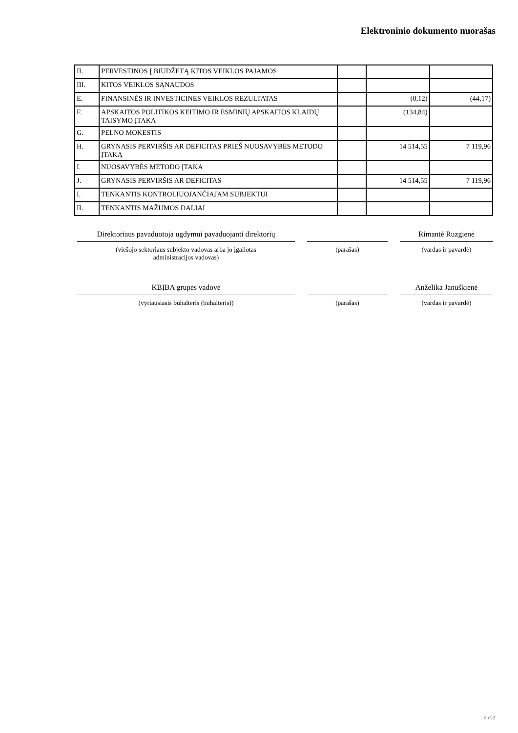Elektroninio dokumento nuorašas
| II. | PERVESTINOS Į BIUDŽETĄ KITOS VEIKLOS PAJAMOS | | | |
| III. | KITOS VEIKLOS SĄNAUDOS | | | |
| E. | FINANSINĖS IR INVESTICINĖS VEIKLOS REZULTATAS | | (0,12) | (44,17) |
| F. | APSKAITOS POLITIKOS KEITIMO IR ESMINIŲ APSKAITOS KLAIDŲ TAISYMO ĮTAKA | | (134,84) | |
| G. | PELNO MOKESTIS | | | |
| H. | GRYNASIS PERVIRŠIS AR DEFICITAS PRIEŠ NUOSAVYBĖS METODO ĮTAKĄ | | 14 514,55 | 7 119,96 |
| I. | NUOSAVYBĖS METODO ĮTAKA | | | |
| J. | GRYNASIS PERVIRŠIS AR DEFICITAS | | 14 514,55 | 7 119,96 |
| I. | TENKANTIS KONTROLIUOJANČIAJAM SUBJEKTUI | | | |
| II. | TENKANTIS MAŽUMOS DALIAI | | | |
Direktoriaus pavaduotoja ugdymui pavaduojanti direktorių
(viešojo sektoriaus subjekto vadovas arba jo įgaliotas
administracijos vadovas)
(parašas)
Rimantė Ruzgienė
(vardas ir pavardė)
KBĮBA grupės vadovė
(vyriausiasis buhalteris (buhalteris))
(parašas)
Anželika Januškienė
(vardas ir pavardė)
2 iš 2